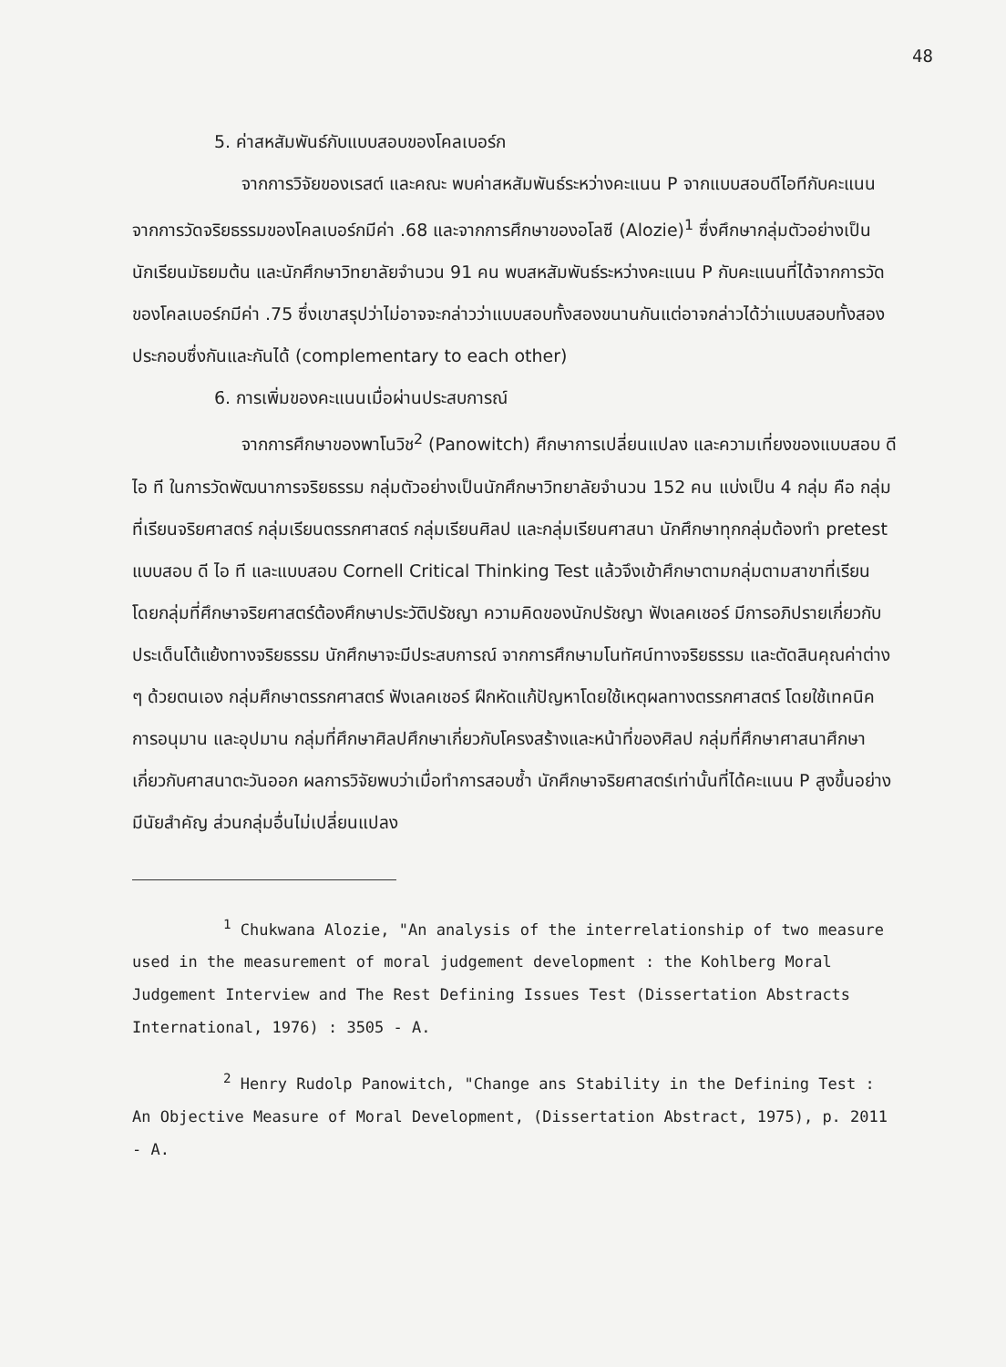48
5. ค่าสหสัมพันธ์กับแบบสอบของโคลเบอร์ก
จากการวิจัยของเรสต์ และคณะ พบค่าสหสัมพันธ์ระหว่างคะแนน P จากแบบสอบดีไอทีกับคะแนนจากการวัดจริยธรรมของโคลเบอร์กมีค่า .68 และจากการศึกษาของอโลซี (Alozie)<sup>1</sup> ซึ่งศึกษากลุ่มตัวอย่างเป็นนักเรียนมัธยมต้น และนักศึกษาวิทยาลัยจำนวน 91 คน พบสหสัมพันธ์ระหว่างคะแนน P กับคะแนนที่ได้จากการวัดของโคลเบอร์กมีค่า .75 ซึ่งเขาสรุปว่าไม่อาจจะกล่าวว่าแบบสอบทั้งสองขนานกันแต่อาจกล่าวได้ว่าแบบสอบทั้งสองประกอบซึ่งกันและกันได้ (complementary to each other)
6. การเพิ่มของคะแนนเมื่อผ่านประสบการณ์
จากการศึกษาของพาโนวิช<sup>2</sup> (Panowitch) ศึกษาการเปลี่ยนแปลง และความเที่ยงของแบบสอบ ดี ไอ ที ในการวัดพัฒนาการจริยธรรม กลุ่มตัวอย่างเป็นนักศึกษาวิทยาลัยจำนวน 152 คน แบ่งเป็น 4 กลุ่ม คือ กลุ่มที่เรียนจริยศาสตร์ กลุ่มเรียนตรรกศาสตร์ กลุ่มเรียนศิลป และกลุ่มเรียนศาสนา นักศึกษาทุกกลุ่มต้องทำ pretest แบบสอบ ดี ไอ ที และแบบสอบ Cornell Critical Thinking Test แล้วจึงเข้าศึกษาตามกลุ่มตามสาขาที่เรียน โดยกลุ่มที่ศึกษาจริยศาสตร์ต้องศึกษาประวัติปรัชญา ความคิดของนักปรัชญา ฟังเลคเชอร์ มีการอภิปรายเกี่ยวกับประเด็นโต้แย้งทางจริยธรรม นักศึกษาจะมีประสบการณ์ จากการศึกษามโนทัศน์ทางจริยธรรม และตัดสินคุณค่าต่าง ๆ ด้วยตนเอง กลุ่มศึกษาตรรกศาสตร์ ฟังเลคเชอร์ ฝึกหัดแก้ปัญหาโดยใช้เหตุผลทางตรรกศาสตร์ โดยใช้เทคนิคการอนุมาน และอุปมาน กลุ่มที่ศึกษาศิลปศึกษาเกี่ยวกับโครงสร้างและหน้าที่ของศิลป กลุ่มที่ศึกษาศาสนาศึกษาเกี่ยวกับศาสนาตะวันออก ผลการวิจัยพบว่าเมื่อทำการสอบซ้ำ นักศึกษาจริยศาสตร์เท่านั้นที่ได้คะแนน P สูงขึ้นอย่างมีนัยสำคัญ ส่วนกลุ่มอื่นไม่เปลี่ยนแปลง
<sup>1</sup> Chukwana Alozie, "An analysis of the interrelationship of two measure used in the measurement of moral judgement development : the Kohlberg Moral Judgement Interview and The Rest Defining Issues Test (Dissertation Abstracts International, 1976) : 3505 - A.
<sup>2</sup> Henry Rudolp Panowitch, "Change ans Stability in the Defining Test : An Objective Measure of Moral Development, (Dissertation Abstract, 1975), p. 2011 - A.